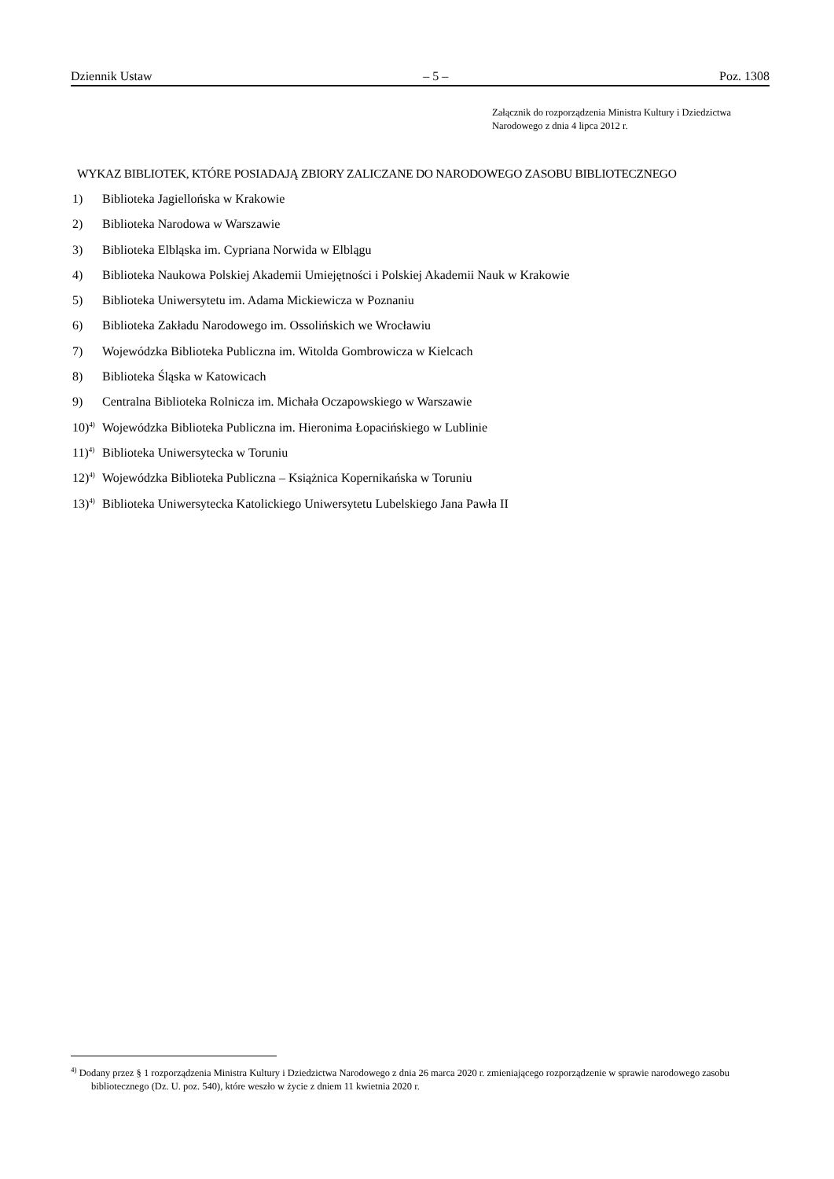Dziennik Ustaw – 5 – Poz. 1308
Załącznik do rozporządzenia Ministra Kultury i Dziedzictwa
Narodowego z dnia 4 lipca 2012 r.
WYKAZ BIBLIOTEK, KTÓRE POSIADAJĄ ZBIORY ZALICZANE DO NARODOWEGO ZASOBU BIBLIOTECZNEGO
1) Biblioteka Jagiellońska w Krakowie
2) Biblioteka Narodowa w Warszawie
3) Biblioteka Elbląska im. Cypriana Norwida w Elblągu
4) Biblioteka Naukowa Polskiej Akademii Umiejętności i Polskiej Akademii Nauk w Krakowie
5) Biblioteka Uniwersytetu im. Adama Mickiewicza w Poznaniu
6) Biblioteka Zakładu Narodowego im. Ossolińskich we Wrocławiu
7) Wojewódzka Biblioteka Publiczna im. Witolda Gombrowicza w Kielcach
8) Biblioteka Śląska w Katowicach
9) Centralna Biblioteka Rolnicza im. Michała Oczapowskiego w Warszawie
10)<sup>4)</sup> Wojewódzka Biblioteka Publiczna im. Hieronima Łopacińskiego w Lublinie
11)<sup>4)</sup> Biblioteka Uniwersytecka w Toruniu
12)<sup>4)</sup> Wojewódzka Biblioteka Publiczna – Książnica Kopernikańska w Toruniu
13)<sup>4)</sup> Biblioteka Uniwersytecka Katolickiego Uniwersytetu Lubelskiego Jana Pawła II
<sup>4)</sup> Dodany przez § 1 rozporządzenia Ministra Kultury i Dziedzictwa Narodowego z dnia 26 marca 2020 r. zmieniającego rozporządzenie w sprawie narodowego zasobu bibliotecznego (Dz. U. poz. 540), które weszło w życie z dniem 11 kwietnia 2020 r.